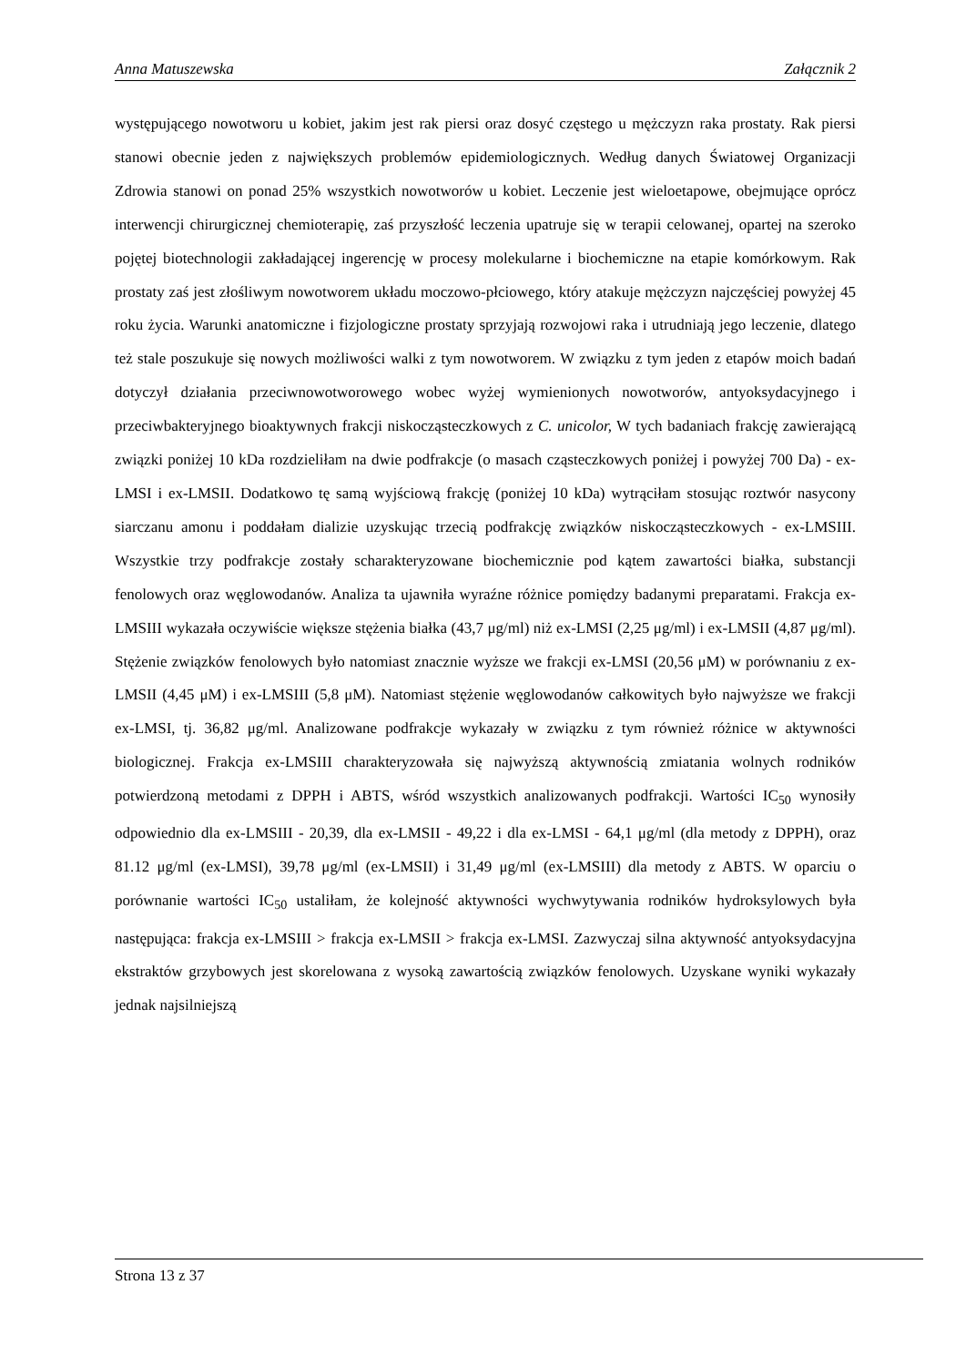Anna Matuszewska Załącznik 2
występującego nowotworu u kobiet, jakim jest rak piersi oraz dosyć częstego u mężczyzn raka prostaty. Rak piersi stanowi obecnie jeden z największych problemów epidemiologicznych. Według danych Światowej Organizacji Zdrowia stanowi on ponad 25% wszystkich nowotworów u kobiet. Leczenie jest wieloetapowe, obejmujące oprócz interwencji chirurgicznej chemioterapię, zaś przyszłość leczenia upatruje się w terapii celowanej, opartej na szeroko pojętej biotechnologii zakładającej ingerencję w procesy molekularne i biochemiczne na etapie komórkowym. Rak prostaty zaś jest złośliwym nowotworem układu moczowo-płciowego, który atakuje mężczyzn najczęściej powyżej 45 roku życia. Warunki anatomiczne i fizjologiczne prostaty sprzyjają rozwojowi raka i utrudniają jego leczenie, dlatego też stale poszukuje się nowych możliwości walki z tym nowotworem. W związku z tym jeden z etapów moich badań dotyczył działania przeciwnowotworowego wobec wyżej wymienionych nowotworów, antyoksydacyjnego i przeciwbakteryjnego bioaktywnych frakcji niskocząsteczkowych z C. unicolor, W tych badaniach frakcję zawierającą związki poniżej 10 kDa rozdzieliłam na dwie podfrakcje (o masach cząsteczkowych poniżej i powyżej 700 Da) - ex-LMSI i ex-LMSII. Dodatkowo tę samą wyjściową frakcję (poniżej 10 kDa) wytrąciłam stosując roztwór nasycony siarczanu amonu i poddałam dializie uzyskując trzecią podfrakcję związków niskocząsteczkowych - ex-LMSIII. Wszystkie trzy podfrakcje zostały scharakteryzowane biochemicznie pod kątem zawartości białka, substancji fenolowych oraz węglowodanów. Analiza ta ujawniła wyraźne różnice pomiędzy badanymi preparatami. Frakcja ex-LMSIII wykazała oczywiście większe stężenia białka (43,7 μg/ml) niż ex-LMSI (2,25 μg/ml) i ex-LMSII (4,87 μg/ml). Stężenie związków fenolowych było natomiast znacznie wyższe we frakcji ex-LMSI (20,56 μM) w porównaniu z ex-LMSII (4,45 μM) i ex-LMSIII (5,8 μM). Natomiast stężenie węglowodanów całkowitych było najwyższe we frakcji ex-LMSI, tj. 36,82 μg/ml. Analizowane podfrakcje wykazały w związku z tym również różnice w aktywności biologicznej. Frakcja ex-LMSIII charakteryzowała się najwyższą aktywnością zmiatania wolnych rodników potwierdzoną metodami z DPPH i ABTS, wśród wszystkich analizowanych podfrakcji. Wartości IC<sub>50</sub> wynosiły odpowiednio dla ex-LMSIII - 20,39, dla ex-LMSII - 49,22 i dla ex-LMSI - 64,1 μg/ml (dla metody z DPPH), oraz 81.12 μg/ml (ex-LMSI), 39,78 μg/ml (ex-LMSII) i 31,49 μg/ml (ex-LMSIII) dla metody z ABTS. W oparciu o porównanie wartości IC<sub>50</sub> ustaliłam, że kolejność aktywności wychwytywania rodników hydroksylowych była następująca: frakcja ex-LMSIII > frakcja ex-LMSII > frakcja ex-LMSI. Zazwyczaj silna aktywność antyoksydacyjna ekstraktów grzybowych jest skorelowana z wysoką zawartością związków fenolowych. Uzyskane wyniki wykazały jednak najsilniejszą
Strona 13 z 37